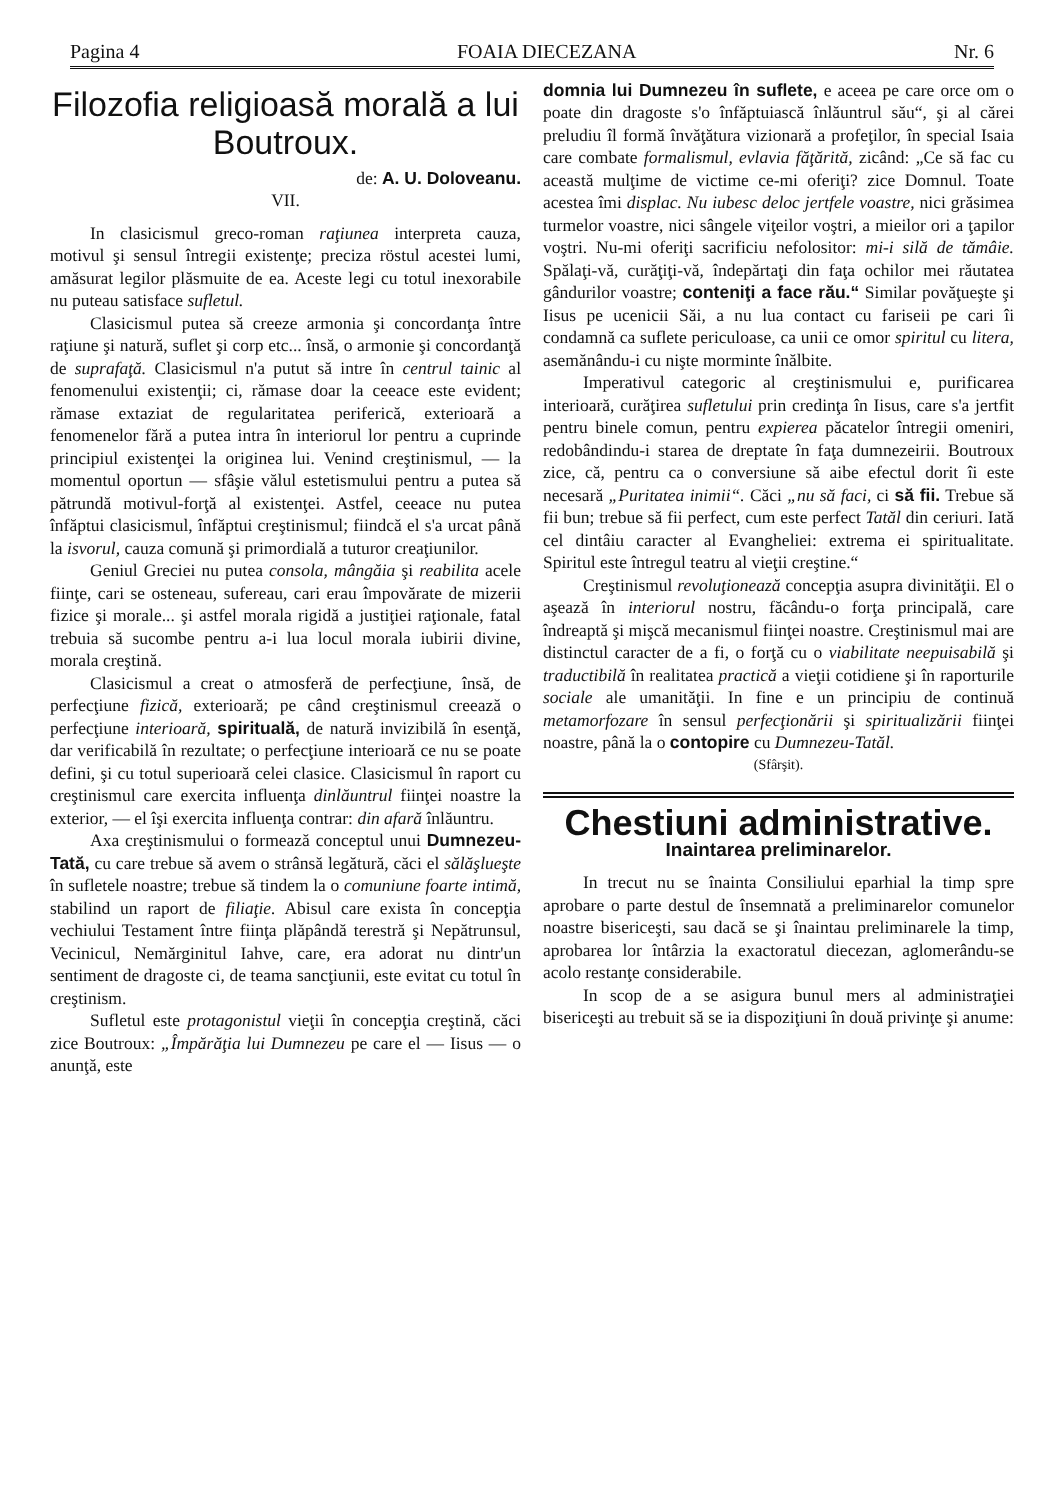Pagina 4 FOAIA DIECEZANA Nr. 6
Filozofia religioasă morală a lui Boutroux.
de: A. U. Doloveanu.
VII.
In clasicismul greco-roman raţiunea interpreta cauza, motivul şi sensul întregii existenţe; preciza röstul acestei lumi, amăsurat legilor plăsmuite de ea. Aceste legi cu totul inexorabile nu puteau satisface sufletul.
Clasicismul putea să creeze armonia şi concordanţa între raţiune şi natură, suflet şi corp etc... însă, o armonie şi concordanţă de suprafaţă. Clasicismul n'a putut să intre în centrul tainic al fenomenului existenţii; ci, rămase doar la ceeace este evident; rămase extaziat de regularitatea periferică, exterioară a fenomenelor fără a putea intra în interiorul lor pentru a cuprinde principiul existenţei la originea lui. Venind creştinismul, — la momentul oportun — sfâşie vălul estetismului pentru a putea să pătrundă motivul-forţă al existenţei. Astfel, ceeace nu putea înfăptui clasicismul, înfăptui creştinismul; fiindcă el s'a urcat până la isvorul, cauza comună şi primordială a tuturor creaţiunilor.
Geniul Greciei nu putea consola, mângăia şi reabilita acele fiinţe, cari se osteneau, sufereau, cari erau împovărate de mizerii fizice şi morale... şi astfel morala rigidă a justiţiei raţionale, fatal trebuia să sucombe pentru a-i lua locul morala iubirii divine, morala creştină.
Clasicismul a creat o atmosferă de perfecţiune, însă, de perfecţiune fizică, exterioară; pe când creştinismul creează o perfecţiune interioară, spirituală, de natură invizibilă în esenţă, dar verificabilă în rezultate; o perfecţiune interioară ce nu se poate defini, şi cu totul superioară celei clasice. Clasicismul în raport cu creştinismul care exercita influenţa dinlăuntrul fiinţei noastre la exterior, — el îşi exercita influenţa contrar: din afară înlăuntru.
Axa creştinismului o formează conceptul unui Dumnezeu-Tată, cu care trebue să avem o strânsă legătură, căci el sălăşlueşte în sufletele noastre; trebue să tindem la o comuniune foarte intimă, stabilind un raport de filiaţie. Abisul care exista în concepţia vechiului Testament între fiinţa plăpândă terestră şi Nepătrunsul, Vecinicul, Nemărginitul Iahve, care, era adorat nu dintr'un sentiment de dragoste ci, de teama sancţiunii, este evitat cu totul în creştinism.
Sufletul este protagonistul vieţii în concepţia creştină, căci zice Boutroux: „Împărăţia lui Dumnezeu pe care el — Iisus — o anunţă, este
domnia lui Dumnezeu în suflete, e aceea pe care orce om o poate din dragoste s'o înfăptuiască înlăuntrul său“, şi al cărei preludiu îl formă învăţătura vizionară a profeţilor, în special Isaia care combate formalismul, evlavia făţărită, zicând: „Ce să fac cu această mulţime de victime ce-mi oferiţi? zice Domnul. Toate acestea îmi displac. Nu iubesc deloc jertfele voastre, nici grăsimea turmelor voastre, nici sângele viţeilor voştri, a mieilor ori a ţapilor voştri. Nu-mi oferiţi sacrificiu nefolositor: mi-i silă de tămâie. Spălaţi-vă, curăţiţi-vă, îndepărtaţi din faţa ochilor mei răutatea gândurilor voastre; conteniţi a face rău.“ Similar povăţueşte şi Iisus pe ucenicii Săi, a nu lua contact cu fariseii pe cari îi condamnă ca suflete periculoase, ca unii ce omor spiritul cu litera, asemănându-i cu nişte morminte înălbite.
Imperativul categoric al creştinismului e, purificarea interioară, curăţirea sufletului prin credinţa în Iisus, care s'a jertfit pentru binele comun, pentru expierea păcatelor întregii omeniri, redobândindu-i starea de dreptate în faţa dumnezeirii. Boutroux zice, că, pentru ca o conversiune să aibe efectul dorit îi este necesară „Puritatea inimii“. Căci „nu să faci, ci să fii. Trebue să fii bun; trebue să fii perfect, cum este perfect Tatăl din ceriuri. Iată cel dintâiu caracter al Evangheliei: extrema ei spiritualitate. Spiritul este întregul teatru al vieţii creştine.“
Creştinismul revoluţionează concepţia asupra divinităţii. El o aşează în interiorul nostru, făcându-o forţa principală, care îndreaptă şi mişcă mecanismul fiinţei noastre. Creştinismul mai are distinctul caracter de a fi, o forţă cu o viabilitate neepuisabilă şi traductibilă în realitatea practică a vieţii cotidiene şi în raporturile sociale ale umanităţii. In fine e un principiu de continuă metamorfozare în sensul perfecţionării şi spiritualizării fiinţei noastre, până la o contopire cu Dumnezeu-Tatăl.
(Sfârşit).
Chestiuni administrative.
Inaintarea preliminarelor.
In trecut nu se înainta Consiliului eparhial la timp spre aprobare o parte destul de însemnată a preliminarelor comunelor noastre bisericeşti, sau dacă se şi înaintau preliminarele la timp, aprobarea lor întârzia la exactoratul diecezan, aglomerându-se acolo restanţe considerabile.
In scop de a se asigura bunul mers al administraţiei bisericeşti au trebuit să se ia dispoziţiuni în două privinţe şi anume: